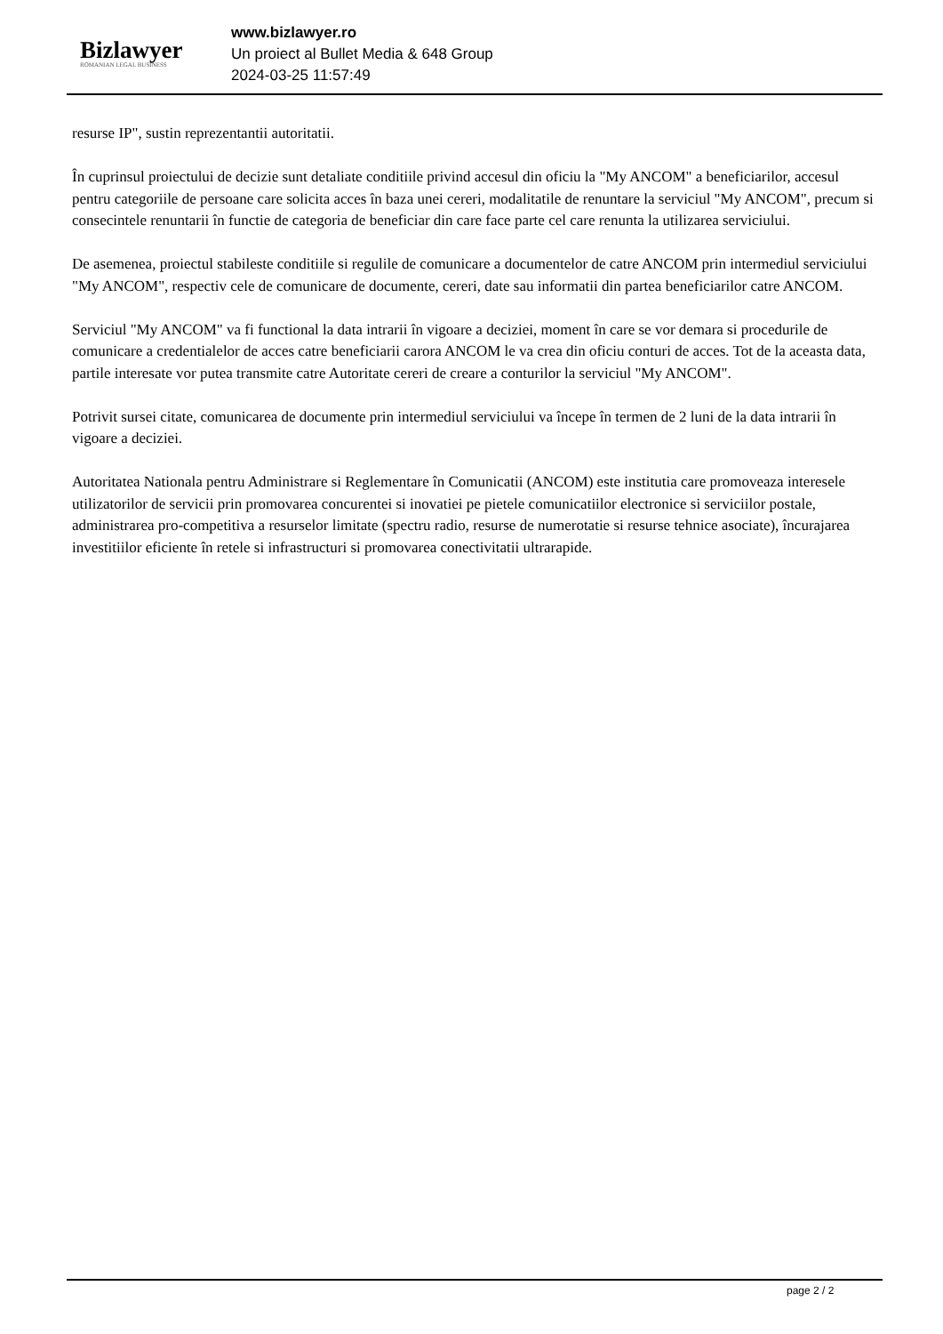Bizlawyer
ROMANIAN LEGAL BUSINESS
www.bizlawyer.ro
Un proiect al Bullet Media & 648 Group
2024-03-25 11:57:49
resurse IP", sustin reprezentantii autoritatii.
În cuprinsul proiectului de decizie sunt detaliate conditiile privind accesul din oficiu la "My ANCOM" a beneficiarilor, accesul pentru categoriile de persoane care solicita acces în baza unei cereri, modalitatile de renuntare la serviciul "My ANCOM", precum si consecintele renuntarii în functie de categoria de beneficiar din care face parte cel care renunta la utilizarea serviciului.
De asemenea, proiectul stabileste conditiile si regulile de comunicare a documentelor de catre ANCOM prin intermediul serviciului "My ANCOM", respectiv cele de comunicare de documente, cereri, date sau informatii din partea beneficiarilor catre ANCOM.
Serviciul "My ANCOM" va fi functional la data intrarii în vigoare a deciziei, moment în care se vor demara si procedurile de comunicare a credentialelor de acces catre beneficiarii carora ANCOM le va crea din oficiu conturi de acces. Tot de la aceasta data, partile interesate vor putea transmite catre Autoritate cereri de creare a conturilor la serviciul "My ANCOM".
Potrivit sursei citate, comunicarea de documente prin intermediul serviciului va începe în termen de 2 luni de la data intrarii în vigoare a deciziei.
Autoritatea Nationala pentru Administrare si Reglementare în Comunicatii (ANCOM) este institutia care promoveaza interesele utilizatorilor de servicii prin promovarea concurentei si inovatiei pe pietele comunicatiilor electronice si serviciilor postale, administrarea pro-competitiva a resurselor limitate (spectru radio, resurse de numerotatie si resurse tehnice asociate), încurajarea investitiilor eficiente în retele si infrastructuri si promovarea conectivitatii ultrarapide.
page 2 / 2